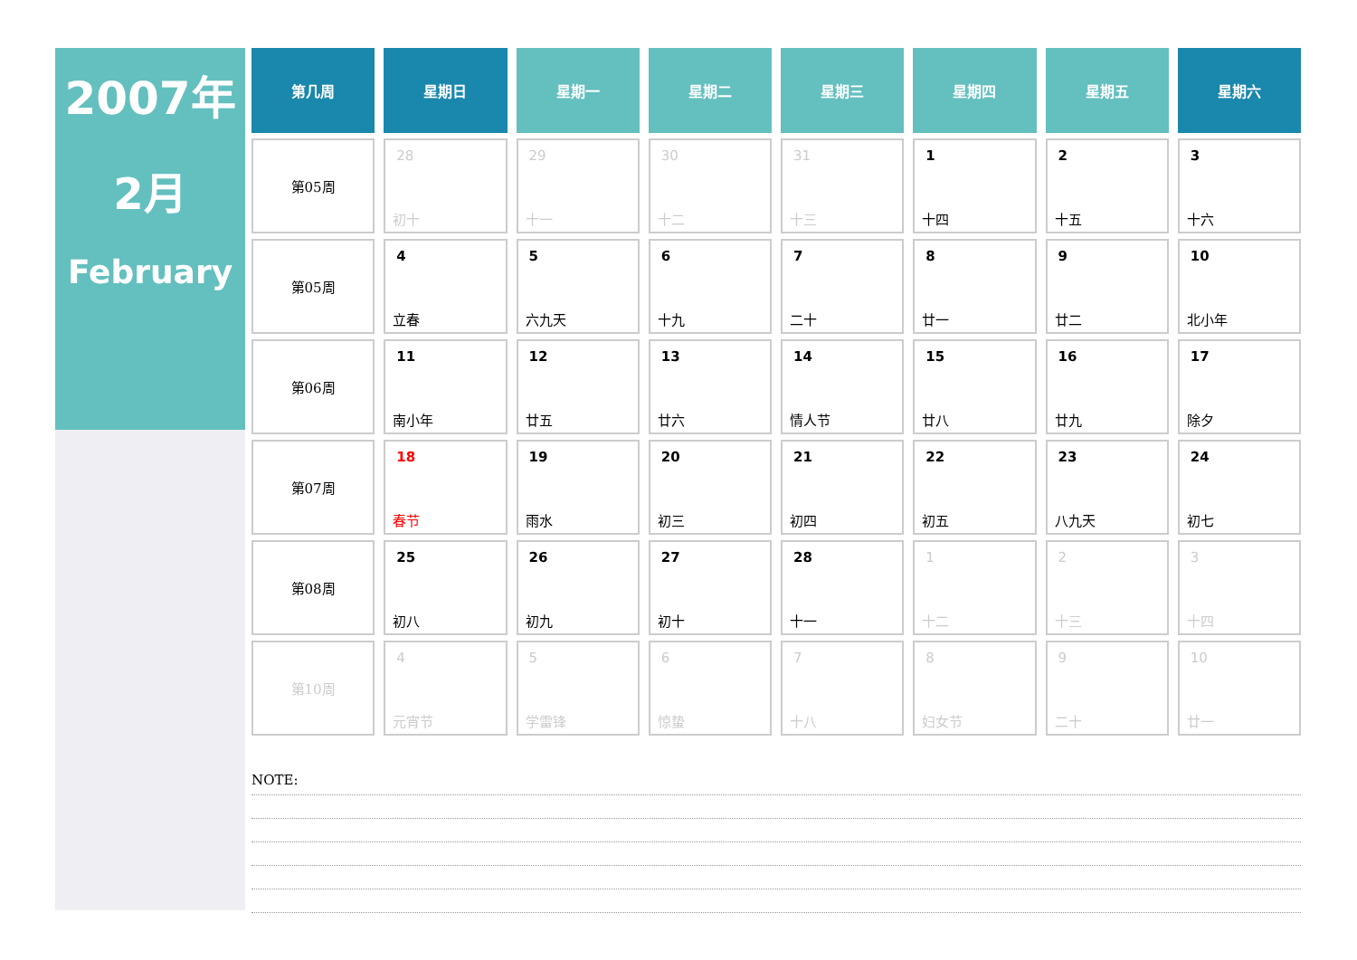2007年
2月
February
| 第几周 | 星期日 | 星期一 | 星期二 | 星期三 | 星期四 | 星期五 | 星期六 |
| --- | --- | --- | --- | --- | --- | --- | --- |
| 第05周 | 28 初十 | 29 十一 | 30 十二 | 31 十三 | 1 十四 | 2 十五 | 3 十六 |
| 第05周 | 4 立春 | 5 六九天 | 6 十九 | 7 二十 | 8 廿一 | 9 廿二 | 10 北小年 |
| 第06周 | 11 南小年 | 12 廿五 | 13 廿六 | 14 情人节 | 15 廿八 | 16 廿九 | 17 除夕 |
| 第07周 | 18 春节 | 19 雨水 | 20 初三 | 21 初四 | 22 初五 | 23 八九天 | 24 初七 |
| 第08周 | 25 初八 | 26 初九 | 27 初十 | 28 十一 | 1 十二 | 2 十三 | 3 十四 |
| 第10周 | 4 元宵节 | 5 学雷锋 | 6 惊蛰 | 7 十八 | 8 妇女节 | 9 二十 | 10 廿一 |
NOTE: